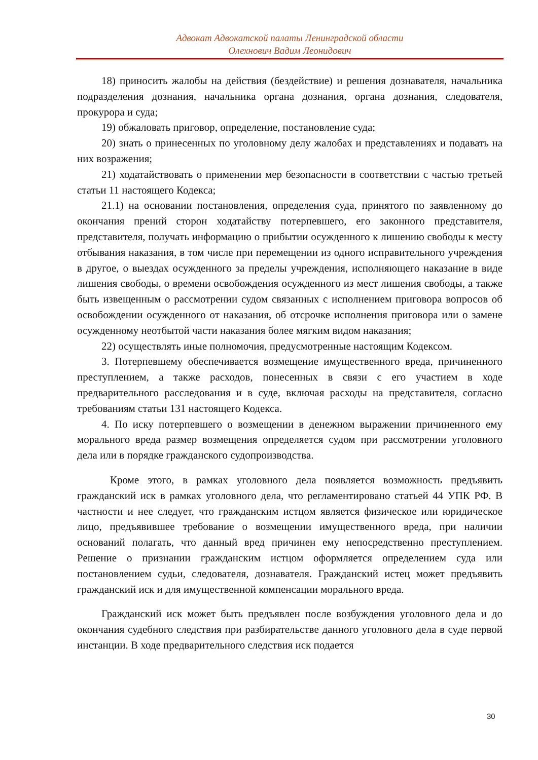Адвокат Адвокатской палаты Ленинградской области
Олехнович Вадим Леонидович
18) приносить жалобы на действия (бездействие) и решения дознавателя, начальника подразделения дознания, начальника органа дознания, органа дознания, следователя, прокурора и суда;
19) обжаловать приговор, определение, постановление суда;
20) знать о принесенных по уголовному делу жалобах и представлениях и подавать на них возражения;
21) ходатайствовать о применении мер безопасности в соответствии с частью третьей статьи 11 настоящего Кодекса;
21.1) на основании постановления, определения суда, принятого по заявленному до окончания прений сторон ходатайству потерпевшего, его законного представителя, представителя, получать информацию о прибытии осужденного к лишению свободы к месту отбывания наказания, в том числе при перемещении из одного исправительного учреждения в другое, о выездах осужденного за пределы учреждения, исполняющего наказание в виде лишения свободы, о времени освобождения осужденного из мест лишения свободы, а также быть извещенным о рассмотрении судом связанных с исполнением приговора вопросов об освобождении осужденного от наказания, об отсрочке исполнения приговора или о замене осужденному неотбытой части наказания более мягким видом наказания;
22) осуществлять иные полномочия, предусмотренные настоящим Кодексом.
3. Потерпевшему обеспечивается возмещение имущественного вреда, причиненного преступлением, а также расходов, понесенных в связи с его участием в ходе предварительного расследования и в суде, включая расходы на представителя, согласно требованиям статьи 131 настоящего Кодекса.
4. По иску потерпевшего о возмещении в денежном выражении причиненного ему морального вреда размер возмещения определяется судом при рассмотрении уголовного дела или в порядке гражданского судопроизводства.
Кроме этого, в рамках уголовного дела появляется возможность предъявить гражданский иск в рамках уголовного дела, что регламентировано статьей 44 УПК РФ. В частности и нее следует, что гражданским истцом является физическое или юридическое лицо, предъявившее требование о возмещении имущественного вреда, при наличии оснований полагать, что данный вред причинен ему непосредственно преступлением. Решение о признании гражданским истцом оформляется определением суда или постановлением судьи, следователя, дознавателя. Гражданский истец может предъявить гражданский иск и для имущественной компенсации морального вреда.
Гражданский иск может быть предъявлен после возбуждения уголовного дела и до окончания судебного следствия при разбирательстве данного уголовного дела в суде первой инстанции. В ходе предварительного следствия иск подается
30